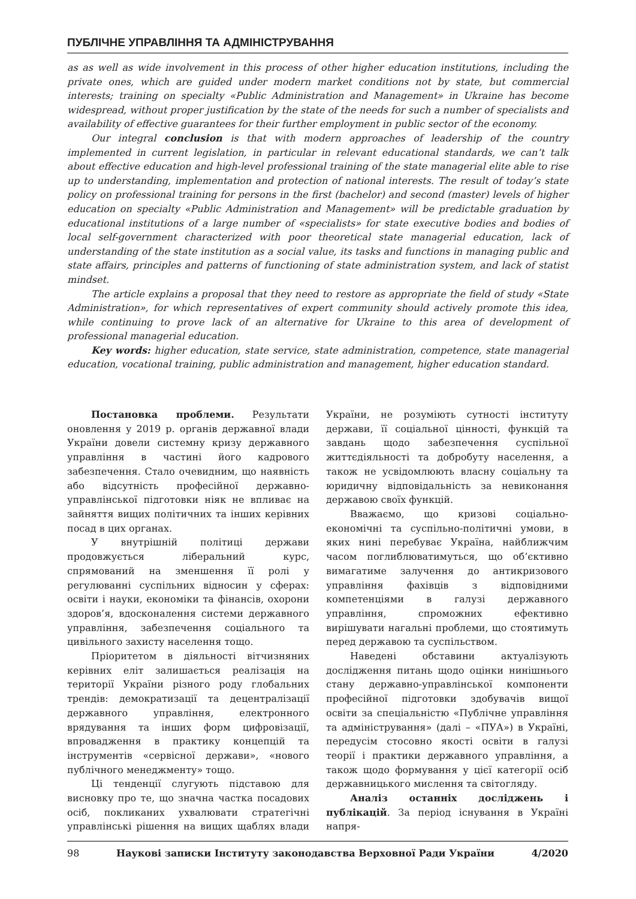ПУБЛІЧНЕ УПРАВЛІННЯ ТА АДМІНІСТРУВАННЯ
as as well as wide involvement in this process of other higher education institutions, including the private ones, which are guided under modern market conditions not by state, but commercial interests; training on specialty «Public Administration and Management» in Ukraine has become widespread, without proper justification by the state of the needs for such a number of specialists and availability of effective guarantees for their further employment in public sector of the economy.
Our integral conclusion is that with modern approaches of leadership of the country implemented in current legislation, in particular in relevant educational standards, we can’t talk about effective education and high-level professional training of the state managerial elite able to rise up to understanding, implementation and protection of national interests. The result of today’s state policy on professional training for persons in the first (bachelor) and second (master) levels of higher education on specialty «Public Administration and Management» will be predictable graduation by educational institutions of a large number of «specialists» for state executive bodies and bodies of local self-government characterized with poor theoretical state managerial education, lack of understanding of the state institution as a social value, its tasks and functions in managing public and state affairs, principles and patterns of functioning of state administration system, and lack of statist mindset.
The article explains a proposal that they need to restore as appropriate the field of study «State Administration», for which representatives of expert community should actively promote this idea, while continuing to prove lack of an alternative for Ukraine to this area of development of professional managerial education.
Key words: higher education, state service, state administration, competence, state managerial education, vocational training, public administration and management, higher education standard.
Постановка проблеми. Результати оновлення у 2019 р. органів державної влади України довели системну кризу державного управління в частині його кадрового забезпечення. Стало очевидним, що наявність або відсутність професійної державно-управлінської підготовки ніяк не впливає на зайняття вищих політичних та інших керівних посад в цих органах.
У внутрішній політиці держави продовжується ліберальний курс, спрямований на зменшення її ролі у регулюванні суспільних відносин у сферах: освіти і науки, економіки та фінансів, охорони здоров’я, вдосконалення системи державного управління, забезпечення соціального та цивільного захисту населення тощо.
Пріоритетом в діяльності вітчизняних керівних еліт залишається реалізація на території України різного роду глобальних трендів: демократизації та децентралізації державного управління, електронного врядування та інших форм цифровізації, впровадження в практику концепцій та інструментів «сервісної держави», «нового публічного менеджменту» тощо.
Ці тенденції слугують підставою для висновку про те, що значна частка посадових осіб, покликаних ухвалювати стратегічні управлінські рішення на вищих щаблях влади України, не розуміють сутності інституту держави, її соціальної цінності, функцій та завдань щодо забезпечення суспільної життєдіяльності та добробуту населення, а також не усвідомлюють власну соціальну та юридичну відповідальність за невиконання державою своїх функцій.
Вважаємо, що кризові соціально-економічні та суспільно-політичні умови, в яких нині перебуває Україна, найближчим часом поглиблюватимуться, що об’єктивно вимагатиме залучення до антикризового управління фахівців з відповідними компетенціями в галузі державного управління, спроможних ефективно вирішувати нагальні проблеми, що стоятимуть перед державою та суспільством.
Наведені обставини актуалізують дослідження питань щодо оцінки нинішнього стану державно-управлінської компоненти професійної підготовки здобувачів вищої освіти за спеціальністю «Публічне управління та адміністрування» (далі – «ПУА») в Україні, передусім стосовно якості освіти в галузі теорії і практики державного управління, а також щодо формування у цієї категорії осіб державницького мислення та світогляду.
Аналіз останніх досліджень і публікацій. За період існування в Україні напря-
98 Наукові записки Інституту законодавства Верховної Ради України 4/2020